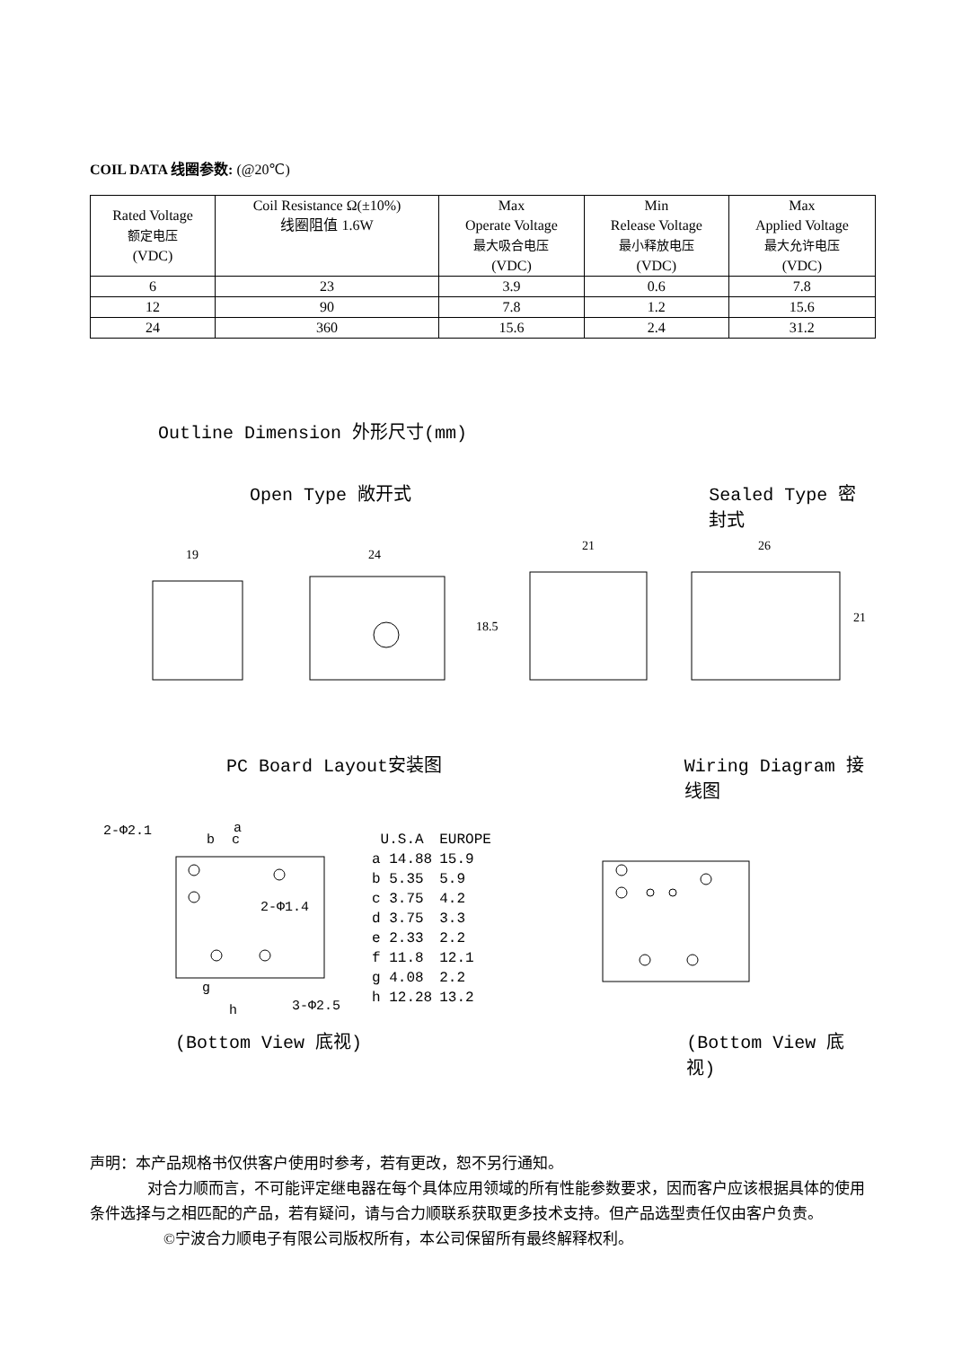COIL DATA 线圈参数: (@20℃)
| Rated Voltage 额定电压 (VDC) | Coil Resistance Ω(±10%) 线圈阻值 1.6W | Max Operate Voltage 最大吸合电压 (VDC) | Min Release Voltage 最小释放电压 (VDC) | Max Applied Voltage 最大允许电压 (VDC) |
| 6 | 23 | 3.9 | 0.6 | 7.8 |
| 12 | 90 | 7.8 | 1.2 | 15.6 |
| 24 | 360 | 15.6 | 2.4 | 31.2 |
Outline Dimension 外形尺寸(mm)
Open Type 敞开式 Sealed Type 密封式
19
24
21
26
18.5
21
PC Board Layout安装图 Wiring Diagram 接线图
2-Φ2.1
a
b
c
2-Φ1.4
3-Φ2.5
h
g
| U.S.A | EUROPE |
| a 14.88 | 15.9 |
| b 5.35 | 5.9 |
| c 3.75 | 4.2 |
| d 3.75 | 3.3 |
| e 2.33 | 2.2 |
| f 11.8 | 12.1 |
| g 4.08 | 2.2 |
| h 12.28 | 13.2 |
(Bottom View 底视) (Bottom View 底视)
声明：本产品规格书仅供客户使用时参考，若有更改，恕不另行通知。
对合力顺而言，不可能评定继电器在每个具体应用领域的所有性能参数要求，因而客户应该根据具体的使用条件选择与之相匹配的产品，若有疑问，请与合力顺联系获取更多技术支持。但产品选型责任仅由客户负责。
©宁波合力顺电子有限公司版权所有，本公司保留所有最终解释权利。